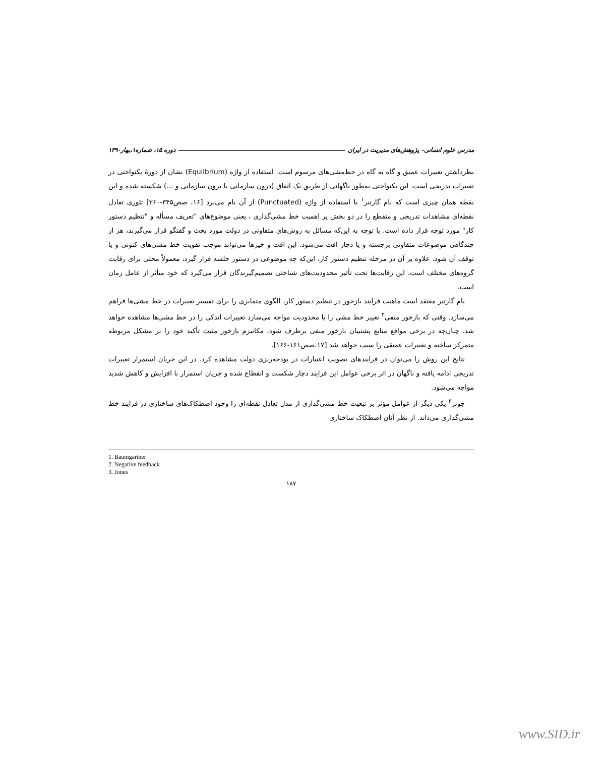مدرس علوم انسانی- پژوهش‌های مدیریت در ایران دوره ۱۵، شماره۱،بهار۱۳۹۰
نظرداشتن تغییرات عمیق و گاه به گاه در خط‌مشی‌های مرسوم است. استفاده از واژه (Equilbrium) نشان از دورهٔ یکنواختی در تغییرات تدریجی است. این یکنواختی به‌طور ناگهانی از طریق یک اتفاق (درون سازمانی یا برون سازمانی و ...) شکسته شده و این نقطه همان چیزی است که بام گارتنر<sup>۱</sup> با استفاده از واژه (Punctuated) از آن نام می‌برد [۱۶، صص۳۴۵-۳۶۰] تئوری تعادل نقطه‌ای مشاهدات تدریجی و منقطع را در دو بخش پر اهمیت خط مشی‌گذاری ، یعنی موضوع‌های "تعریف مسأله و "تنظیم دستور کار" مورد توجه قرار داده است. با توجه به این‌که مسائل به روش‌های متفاوتی در دولت مورد بحث و گفتگو قرار می‌گیرند، هر از چندگاهی موضوعات متفاوتی برجسته و یا دچار افت می‌شود. این افت و خیزها می‌تواند موجب تقویت خط مشی‌های کنونی و یا توقف آن شود. علاوه بر آن در مرحله تنظیم دستور کار، این‌که چه موضوعی در دستور جلسه قرار گیرد، معمولاً محلی برای رقابت گروه‌های مختلف است. این رقابت‌ها تحت تأثیر محدودیت‌های شناختی تصمیم‌گیرندگان قرار می‌گیرد که خود متأثر از عامل زمان است.
بام گارتنر معتقد است ماهیت فرایند بازخور در تنظیم دستور کار، الگوی متمایزی را برای تفسیر تغییرات در خط مشی‌ها فراهم می‌سازد. وقتی که بازخور منفی<sup>۲</sup> تغییر خط مشی را با محدودیت مواجه می‌سازد تغییرات اندکی را در خط مشی‌ها مشاهده خواهد شد. چنان‌چه در برخی مواقع منابع پشتیبان بازخور منفی برطرف شود، مکانیزم بازخور مثبت تأکید خود را بر مشکل مربوطه متمرکز ساخته و تغییرات عمیقی را سبب خواهد شد [۱۷،صص۱۶۱-۱۶۶].
نتایج این روش را می‌توان در فرایندهای تصویب اعتبارات در بودجه‌ریزی دولت مشاهده کرد. در این جریان استمرار تغییرات تدریجی ادامه یافته و ناگهان در اثر برخی عوامل این فرایند دچار شکست و انقطاع شده و جریان استمرار با افزایش و کاهش شدید مواجه می‌شود.
جونز<sup>۳</sup> یکی دیگر از عوامل مؤثر بر تبعیت خط مشی‌گذاری از مدل تعادل نقطه‌ای را وجود اصطکاک‌های ساختاری در فرایند خط مشی‌گذاری می‌داند. از نظر آنان اصطکاک ساختاری
1. Baumgartner
2. Negative feedback
3. Jones
۱۸۷
www.SID.ir